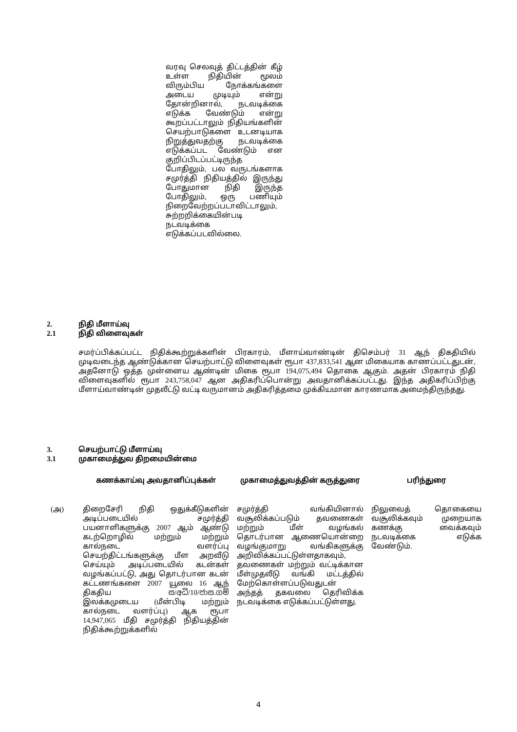வரவு செலவுத் திட்டத்தின் கீழ் உள்ள நிதியின் மூலம் விரும்பிய நோக்கங்களை அடைய முடியும் என்று தோன்றினால், நடவடிக்கை எடுக்க வேண்டும் என்று கூறப்பட்டாலும் நிதியங்களின் செயற்பாடுகளை உடனடியாக நிறுத்துவதற்கு நடவடிக்கை எடுக்கப்பட வேண்டும் என குறிப்பிடப்பட்டிருந்த போதிலும், பல வருடங்களாக சமுர்த்தி நிதியத்தில் இருந்து போதுமான நிதி இருந்த போதிலும், ஒரு பணியும் நிறைவேற்றப்படாவிட்டாலும், சுற்றறிக்கையின்படி நடவடிக்கை எடுக்கப்படவில்லை.
2. நிதி மீளாய்வு
2.1 நிதி விளைவுகள்
சமர்ப்பிக்கப்பட்ட நிதிக்கூற்றுக்களின் பிரகாரம், மீளாய்வாண்டின் திசெம்பர் 31 ஆந் திகதியில் முடிவடைந்த ஆண்டுக்கான செயற்பாட்டு விளைவுகள் ரூபா 437,833,541 ஆன மிகையாக காணப்பட்டதுடன், அதனோடு ஒத்த முன்னைய ஆண்டின் மிகை ரூபா 194,075,494 தொகை ஆகும். அதன் பிரகாரம் நிதி விளைவுகளில் ரூபா 243,758,047 ஆன அதிகரிப்பொன்று அவதானிக்கப்பட்டது. இந்த அதிகரிப்பிற்கு மீளாய்வாண்டின் முதலீட்டு வட்டி வருமானம் அதிகரித்தமை முக்கியமான காரணமாக அமைந்திருந்தது.
3. செயற்பாட்டு மீளாய்வு
3.1 முகாமைத்துவ திறமையின்மை
| | கணக்காய்வு அவதானிப்புக்கள் | முகாமைத்துவத்தின் கருத்துரை | பரிந்துரை |
| --- | --- | --- | --- |
| (அ) | திறைசேரி நிதி ஒதுக்கீடுகளின் அடிப்படையில் சமுர்த்தி பயனாளிகளுக்கு 2007 ஆம் ஆண்டு கடற்றொழில் மற்றும் மற்றும் கால்நடை வளர்ப்பு செயற்திட்டங்களுக்கு மீள அறவீடு செய்யும் அடிப்படையில் கடன்கள் வழங்கப்பட்டு, அது தொடர்பான கடன் கட்டணங்களை 2007 யூலை 16 ஆந் திகதிய ස/අධි/10/ජාස.ගම් இலக்கமுடைய (மீன்பிடி மற்றும் கால்நடை வளர்ப்பு) ஆக ரூபா 14,947,065 மீதி சமுர்த்தி நிதியத்தின் நிதிக்கூற்றுக்களில் | சமுர்த்தி வங்கியினால் வசூலிக்கப்படும் தவணைகள் மற்றும் மீள் வழங்கல் தொடர்பான ஆணையொன்றை வழங்குமாறு வங்கிகளுக்கு அறிவிக்கப்பட்டுள்ளதாகவும், தவணைகள் மற்றும் வட்டிக்கான மீள்முதலீடு வங்கி மட்டத்தில் மேற்கொள்ளப்படுவதுடன் அந்தத் தகவலை தெரிவிக்க நடவடிக்கை எடுக்கப்பட்டுள்ளது. | நிலுவைத் தொகையை வசூலிக்கவும் முறையாக கணக்கு வைக்கவும் நடவடிக்கை எடுக்க வேண்டும். |
4